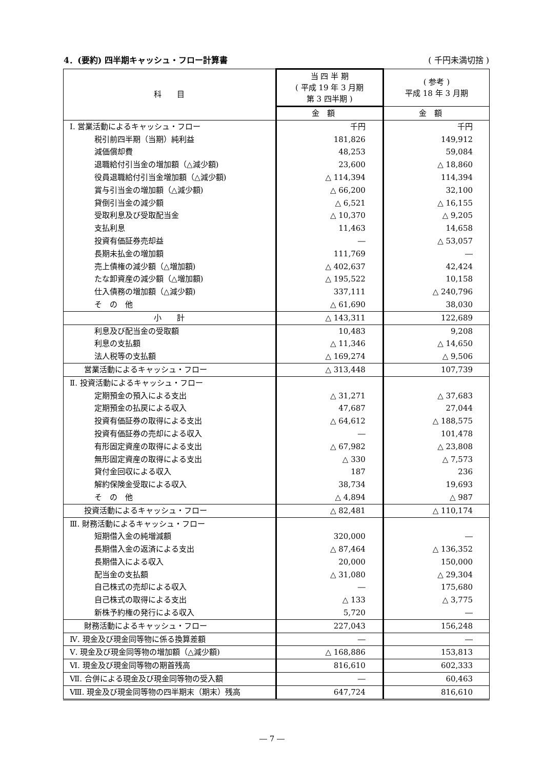4．(要約) 四半期キャッシュ・フロー計算書 ( 千円未満切捨 )
| 科 目 | 当 四 半 期 ( 平成 19 年 3 月期 第 3 四半期 ) | ( 参考 ) 平成 18 年 3 月期 |
| --- | --- | --- |
| | 金 額 | 金 額 |
| Ⅰ. 営業活動によるキャッシュ・フロー | 千円 | 千円 |
| 税引前四半期（当期）純利益 | 181,826 | 149,912 |
| 減価償却費 | 48,253 | 59,084 |
| 退職給付引当金の増加額（△減少額) | 23,600 | △ 18,860 |
| 役員退職給付引当金増加額（△減少額) | △ 114,394 | 114,394 |
| 賞与引当金の増加額（△減少額) | △ 66,200 | 32,100 |
| 貸倒引当金の減少額 | △ 6,521 | △ 16,155 |
| 受取利息及び受取配当金 | △ 10,370 | △ 9,205 |
| 支払利息 | 11,463 | 14,658 |
| 投資有価証券売却益 | ― | △ 53,057 |
| 長期未払金の増加額 | 111,769 | ― |
| 売上債権の減少額（△増加額) | △ 402,637 | 42,424 |
| たな卸資産の減少額（△増加額) | △ 195,522 | 10,158 |
| 仕入債務の増加額（△減少額) | 337,111 | △ 240,796 |
| そ の 他 | △ 61,690 | 38,030 |
| 小 計 | △ 143,311 | 122,689 |
| 利息及び配当金の受取額 | 10,483 | 9,208 |
| 利息の支払額 | △ 11,346 | △ 14,650 |
| 法人税等の支払額 | △ 169,274 | △ 9,506 |
| 営業活動によるキャッシュ・フロー | △ 313,448 | 107,739 |
| Ⅱ. 投資活動によるキャッシュ・フロー | | |
| 定期預金の預入による支出 | △ 31,271 | △ 37,683 |
| 定期預金の払戻による収入 | 47,687 | 27,044 |
| 投資有価証券の取得による支出 | △ 64,612 | △ 188,575 |
| 投資有価証券の売却による収入 | ― | 101,478 |
| 有形固定資産の取得による支出 | △ 67,982 | △ 23,808 |
| 無形固定資産の取得による支出 | △ 330 | △ 7,573 |
| 貸付金回収による収入 | 187 | 236 |
| 解約保険金受取による収入 | 38,734 | 19,693 |
| そ の 他 | △ 4,894 | △ 987 |
| 投資活動によるキャッシュ・フロー | △ 82,481 | △ 110,174 |
| Ⅲ. 財務活動によるキャッシュ・フロー | | |
| 短期借入金の純増減額 | 320,000 | ― |
| 長期借入金の返済による支出 | △ 87,464 | △ 136,352 |
| 長期借入による収入 | 20,000 | 150,000 |
| 配当金の支払額 | △ 31,080 | △ 29,304 |
| 自己株式の売却による収入 | ― | 175,680 |
| 自己株式の取得による支出 | △ 133 | △ 3,775 |
| 新株予約権の発行による収入 | 5,720 | ― |
| 財務活動によるキャッシュ・フロー | 227,043 | 156,248 |
| Ⅳ. 現金及び現金同等物に係る換算差額 | ― | ― |
| Ⅴ. 現金及び現金同等物の増加額（△減少額) | △ 168,886 | 153,813 |
| Ⅵ. 現金及び現金同等物の期首残高 | 816,610 | 602,333 |
| Ⅶ. 合併による現金及び現金同等物の受入額 | ― | 60,463 |
| Ⅷ. 現金及び現金同等物の四半期末（期末）残高 | 647,724 | 816,610 |
― 7 ―